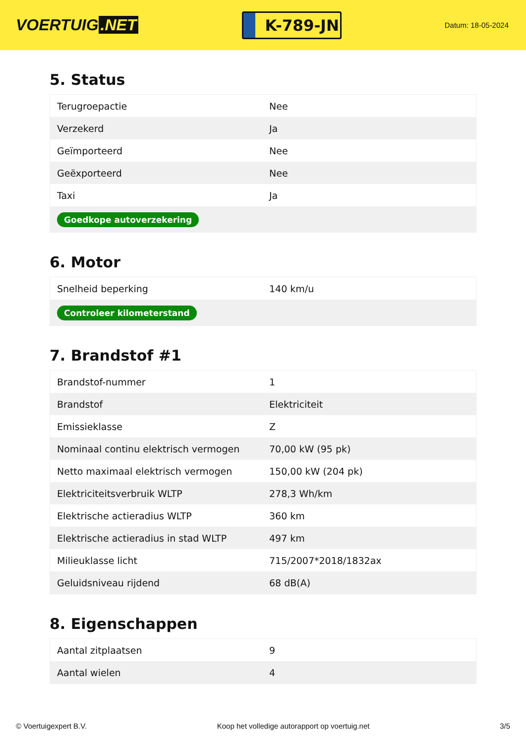VOERTUIG.NET
K-789-JN
Datum: 18-05-2024
5. Status
| Terugroepactie | Nee |
| Verzekerd | Ja |
| Geïmporteerd | Nee |
| Geëxporteerd | Nee |
| Taxi | Ja |
| Goedkope autoverzekering | |
6. Motor
| Snelheid beperking | 140 km/u |
| Controleer kilometerstand | |
7. Brandstof #1
| Brandstof-nummer | 1 |
| Brandstof | Elektriciteit |
| Emissieklasse | Z |
| Nominaal continu elektrisch vermogen | 70,00 kW (95 pk) |
| Netto maximaal elektrisch vermogen | 150,00 kW (204 pk) |
| Elektriciteitsverbruik WLTP | 278,3 Wh/km |
| Elektrische actieradius WLTP | 360 km |
| Elektrische actieradius in stad WLTP | 497 km |
| Milieuklasse licht | 715/2007*2018/1832ax |
| Geluidsniveau rijdend | 68 dB(A) |
8. Eigenschappen
| Aantal zitplaatsen | 9 |
| Aantal wielen | 4 |
© Voertuigexpert B.V. Koop het volledige autorapport op voertuig.net 3/5